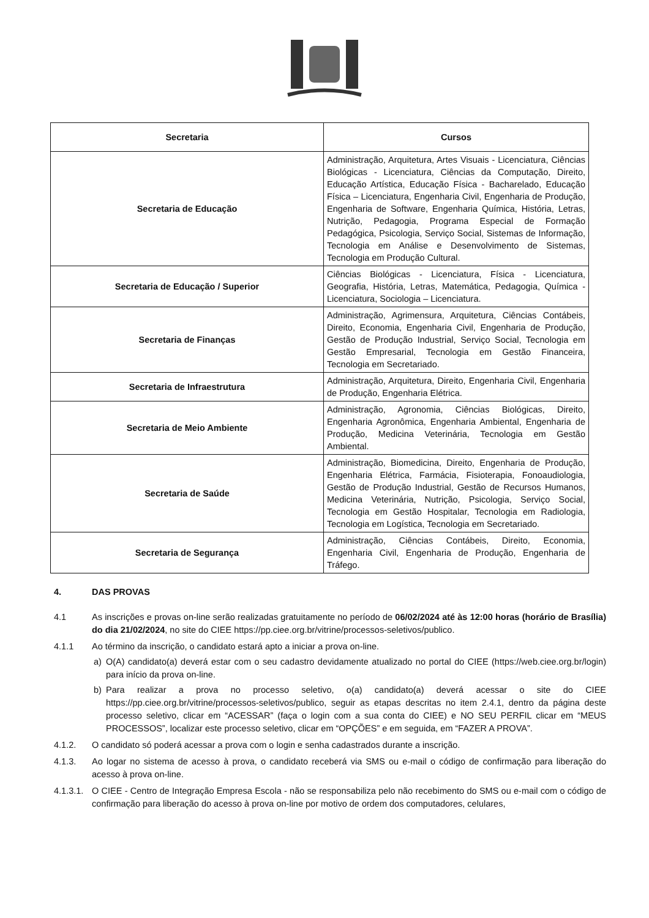| Secretaria | Cursos |
| --- | --- |
| Secretaria de Educação | Administração, Arquitetura, Artes Visuais - Licenciatura, Ciências Biológicas - Licenciatura, Ciências da Computação, Direito, Educação Artística, Educação Física - Bacharelado, Educação Física – Licenciatura, Engenharia Civil, Engenharia de Produção, Engenharia de Software, Engenharia Química, História, Letras, Nutrição, Pedagogia, Programa Especial de Formação Pedagógica, Psicologia, Serviço Social, Sistemas de Informação, Tecnologia em Análise e Desenvolvimento de Sistemas, Tecnologia em Produção Cultural. |
| Secretaria de Educação / Superior | Ciências Biológicas - Licenciatura, Física - Licenciatura, Geografia, História, Letras, Matemática, Pedagogia, Química - Licenciatura, Sociologia – Licenciatura. |
| Secretaria de Finanças | Administração, Agrimensura, Arquitetura, Ciências Contábeis, Direito, Economia, Engenharia Civil, Engenharia de Produção, Gestão de Produção Industrial, Serviço Social, Tecnologia em Gestão Empresarial, Tecnologia em Gestão Financeira, Tecnologia em Secretariado. |
| Secretaria de Infraestrutura | Administração, Arquitetura, Direito, Engenharia Civil, Engenharia de Produção, Engenharia Elétrica. |
| Secretaria de Meio Ambiente | Administração, Agronomia, Ciências Biológicas, Direito, Engenharia Agronômica, Engenharia Ambiental, Engenharia de Produção, Medicina Veterinária, Tecnologia em Gestão Ambiental. |
| Secretaria de Saúde | Administração, Biomedicina, Direito, Engenharia de Produção, Engenharia Elétrica, Farmácia, Fisioterapia, Fonoaudiologia, Gestão de Produção Industrial, Gestão de Recursos Humanos, Medicina Veterinária, Nutrição, Psicologia, Serviço Social, Tecnologia em Gestão Hospitalar, Tecnologia em Radiologia, Tecnologia em Logística, Tecnologia em Secretariado. |
| Secretaria de Segurança | Administração, Ciências Contábeis, Direito, Economia, Engenharia Civil, Engenharia de Produção, Engenharia de Tráfego. |
4. DAS PROVAS
4.1 As inscrições e provas on-line serão realizadas gratuitamente no período de 06/02/2024 até às 12:00 horas (horário de Brasília) do dia 21/02/2024, no site do CIEE https://pp.ciee.org.br/vitrine/processos-seletivos/publico.
4.1.1 Ao término da inscrição, o candidato estará apto a iniciar a prova on-line.
a) O(A) candidato(a) deverá estar com o seu cadastro devidamente atualizado no portal do CIEE (https://web.ciee.org.br/login) para início da prova on-line.
b) Para realizar a prova no processo seletivo, o(a) candidato(a) deverá acessar o site do CIEE https://pp.ciee.org.br/vitrine/processos-seletivos/publico, seguir as etapas descritas no item 2.4.1, dentro da página deste processo seletivo, clicar em “ACESSAR” (faça o login com a sua conta do CIEE) e NO SEU PERFIL clicar em “MEUS PROCESSOS”, localizar este processo seletivo, clicar em “OPÇÕES” e em seguida, em “FAZER A PROVA”.
4.1.2. O candidato só poderá acessar a prova com o login e senha cadastrados durante a inscrição.
4.1.3. Ao logar no sistema de acesso à prova, o candidato receberá via SMS ou e-mail o código de confirmação para liberação do acesso à prova on-line.
4.1.3.1.
O CIEE - Centro de Integração Empresa Escola - não se responsabiliza pelo não recebimento do SMS ou e-mail com o código de confirmação para liberação do acesso à prova on-line por motivo de ordem dos computadores, celulares,